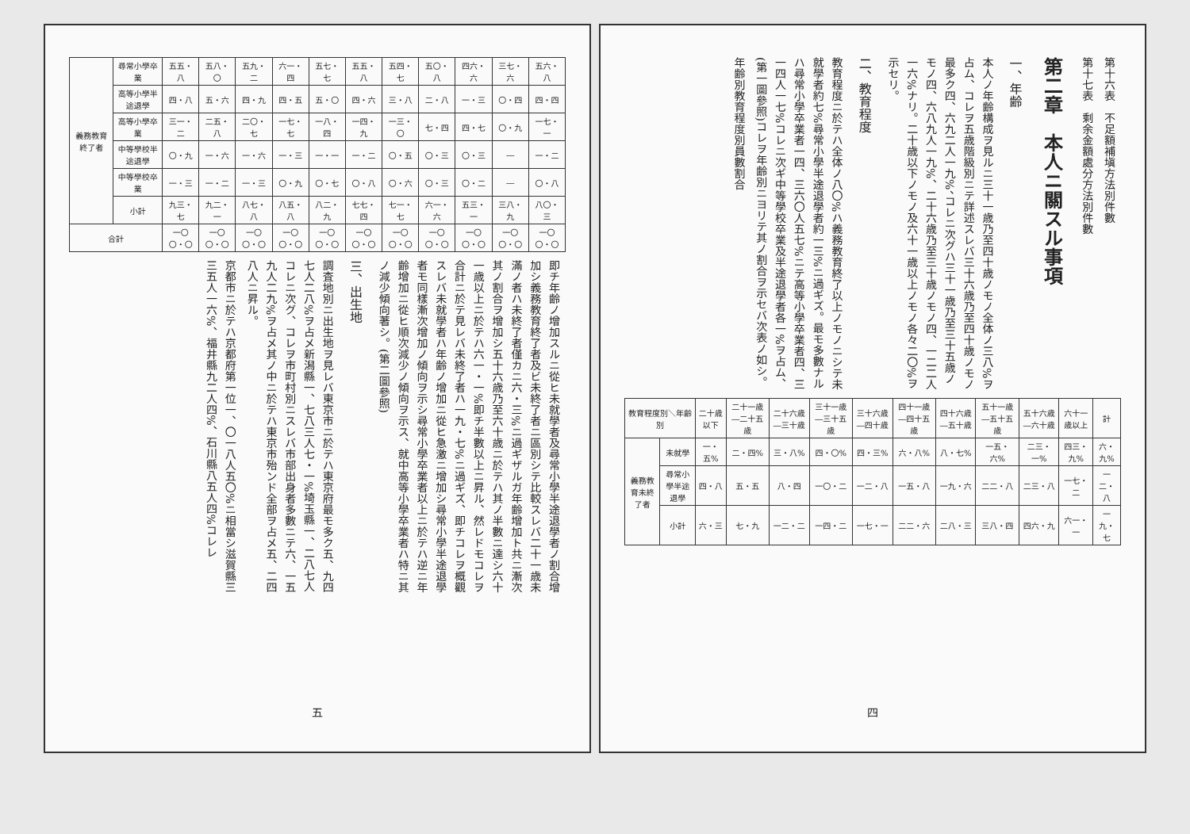第十六表　不足額補塡方法別件數
第十七表　剩余金額處分方法別件數
第二章　本人ニ關スル事項
一、年齢
本人ノ年齢構成ヲ見ルニ三十一歳乃至四十歳ノモノ全体ノ三八%ヲ占ム、コレヲ五歳階級別ニテ詳述スレバ三十六歳乃至四十歳ノモノ最多ク四、六九二人一九%、コレニ次グハ三十一歳乃至三十五歳ノモノ四、六八九人一九%、二十六歳乃至三十歳ノモノ四、一二二人一六%ナリ。二十歳以下ノモノ及六十一歳以上ノモノ各々二〇%ヲ示セリ。
二、教育程度
教育程度ニ於テハ全体ノ八〇%ハ義務教育終了以上ノモノニシテ未就學者約七%尋常小學半途退學者約一三%ニ過ギズ。最モ多數ナルハ尋常小學卒業者一四、三六〇人五七%ニテ高等小學卒業者四、三一四人一七%コレニ次ギ中等學校卒業及半途退學者各一%ヲ占ム、(第一圖參照)コレヲ年齢別ニヨリテ其ノ割合ヲ示セバ次表ノ如シ。
年齢別教育程度別員數割合
| 教育程度別＼年齢別 | | 二十歳以下 | 二十一歳―二十五歳 | 二十六歳―三十歳 | 三十一歳―三十五歳 | 三十六歳―四十歳 | 四十一歳―四十五歳 | 四十六歳―五十歳 | 五十一歳―五十五歳 | 五十六歳―六十歳 | 六十一歳以上 | 計 |
| --- | --- | --- | --- | --- | --- | --- | --- | --- | --- | --- | --- | --- |
| 義務教育未終了者 | 未就學 | 一・五% | 二・四% | 三・八% | 四・〇% | 四・三% | 六・八% | 八・七% | 一五・六% | 二三・一% | 四三・九% | 六・九% |
| | 尋常小學半途退學 | 四・八 | 五・五 | 八・四 | 一〇・二 | 一二・八 | 一五・八 | 一九・六 | 二二・八 | 二三・八 | 一七・二 | 一二・八 |
| | 小計 | 六・三 | 七・九 | 一二・二 | 一四・二 | 一七・一 | 二二・六 | 二八・三 | 三八・四 | 四六・九 | 六一・一 | 一九・七 |
四
| 義務教育終了者 | 尋常小學卒業 | 五五・八 | 五八・〇 | 五九・二 | 六一・四 | 五七・七 | 五五・八 | 五四・七 | 五〇・八 | 四六・六 | 三七・六 | 五六・八 |
| | 高等小學半途退學 | 四・八 | 五・六 | 四・九 | 四・五 | 五・〇 | 四・六 | 三・八 | 二・八 | 一・三 | 〇・四 | 四・四 |
| | 高等小學卒業 | 三一・二 | 二五・八 | 二〇・七 | 一七・七 | 一八・四 | 一四・九 | 一三・〇 | 七・四 | 四・七 | 〇・九 | 一七・一 |
| | 中等學校半途退學 | 〇・九 | 一・六 | 一・六 | 一・三 | 一・一 | 一・二 | 〇・五 | 〇・三 | 〇・三 | ― | 一・二 |
| | 中等學校卒業 | 一・三 | 一・二 | 一・三 | 〇・九 | 〇・七 | 〇・八 | 〇・六 | 〇・三 | 〇・二 | ― | 〇・八 |
| | 小計 | 九三・七 | 九二・一 | 八七・八 | 八五・八 | 八二・九 | 七七・四 | 七一・七 | 六一・六 | 五三・一 | 三八・九 | 八〇・三 |
| 合計 | | 一〇〇・〇 | 一〇〇・〇 | 一〇〇・〇 | 一〇〇・〇 | 一〇〇・〇 | 一〇〇・〇 | 一〇〇・〇 | 一〇〇・〇 | 一〇〇・〇 | 一〇〇・〇 | 一〇〇・〇 |
即チ年齢ノ增加スルニ從ヒ未就學者及尋常小學半途退學者ノ割合增加シ義務教育終了者及ビ未終了者ニ區別シテ比較スレバ二十一歳未滿ノ者ハ未終了者僅カニ六・三%ニ過ギザルガ年齢增加ト共ニ漸次其ノ割合ヲ增加シ五十六歳乃至六十歳ニ於テハ其ノ半數ニ達シ六十一歳以上ニ於テハ六一・一%即チ半數以上ニ昇ル、然レドモコレヲ合計ニ於テ見レバ未終了者ハ一九・七%ニ過ギズ、即チコレヲ概觀スレバ未就學者ハ年齢ノ增加ニ從ヒ急激ニ增加シ尋常小學半途退學者モ同樣漸次增加ノ傾向ヲ示シ尋常小學卒業者以上ニ於テハ逆ニ年齢增加ニ從ヒ順次減少ノ傾向ヲ示ス、就中高等小學卒業者ハ特ニ其ノ減少傾向著シ。(第二圖參照)
三、出生地
調査地別ニ出生地ヲ見レバ東京市ニ於テハ東京府最モ多ク五、九四七人二八%ヲ占メ新潟縣一、七八三人七・一%埼玉縣一、二八七人コレニ次グ、コレヲ市町村別ニスレバ市部出身者多數ニテ六、一五九人二九%ヲ占メ其ノ中ニ於テハ東京市殆ンド全部ヲ占メ五、二四八人ニ昇ル。
京都市ニ於テハ京都府第一位一、〇一八人五〇%ニ相當シ滋賀縣三三五人一六%、福井縣九二人四%、石川縣八五人四%コレレ
五